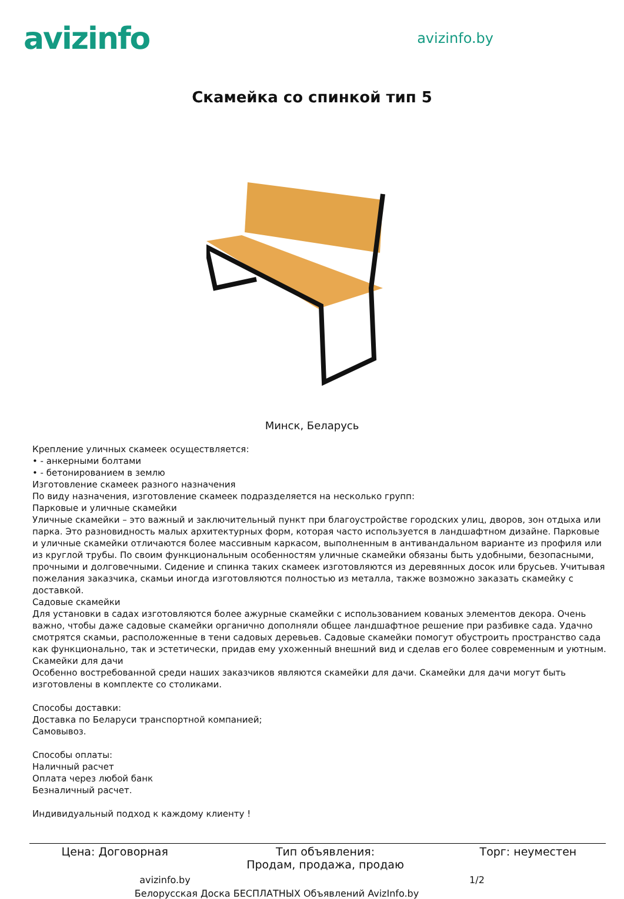avizinfo
avizinfo.by
Скамейка со спинкой тип 5
Минск, Беларусь
Крепление уличных скамеек осуществляется:
• - анкерными болтами
• - бетонированием в землю
Изготовление скамеек разного назначения
По виду назначения, изготовление скамеек подразделяется на несколько групп:
Парковые и уличные скамейки
Уличные скамейки – это важный и заключительный пункт при благоустройстве городских улиц, дворов, зон отдыха или парка. Это разновидность малых архитектурных форм, которая часто используется в ландшафтном дизайне. Парковые и уличные скамейки отличаются более массивным каркасом, выполненным в антивандальном варианте из профиля или из круглой трубы. По своим функциональным особенностям уличные скамейки обязаны быть удобными, безопасными, прочными и долговечными. Сидение и спинка таких скамеек изготовляются из деревянных досок или брусьев. Учитывая пожелания заказчика, скамьи иногда изготовляются полностью из металла, также возможно заказать скамейку с доставкой.
Садовые скамейки
Для установки в садах изготовляются более ажурные скамейки с использованием кованых элементов декора. Очень важно, чтобы даже садовые скамейки органично дополняли общее ландшафтное решение при разбивке сада. Удачно смотрятся скамьи, расположенные в тени садовых деревьев. Садовые скамейки помогут обустроить пространство сада как функционально, так и эстетически, придав ему ухоженный внешний вид и сделав его более современным и уютным.
Скамейки для дачи
Особенно востребованной среди наших заказчиков являются скамейки для дачи. Скамейки для дачи могут быть изготовлены в комплекте со столиками.
Способы доставки:
Доставка по Беларуси транспортной компанией;
Самовывоз.
Способы оплаты:
Наличный расчет
Оплата через любой банк
Безналичный расчет.
Индивидуальный подход к каждому клиенту !
| Цена: Договорная | Тип объявления: Продам, продажа, продаю | Торг: неуместен |
avizinfo.by 1/2
Белорусская Доска БЕСПЛАТНЫХ Объявлений AvizInfo.by